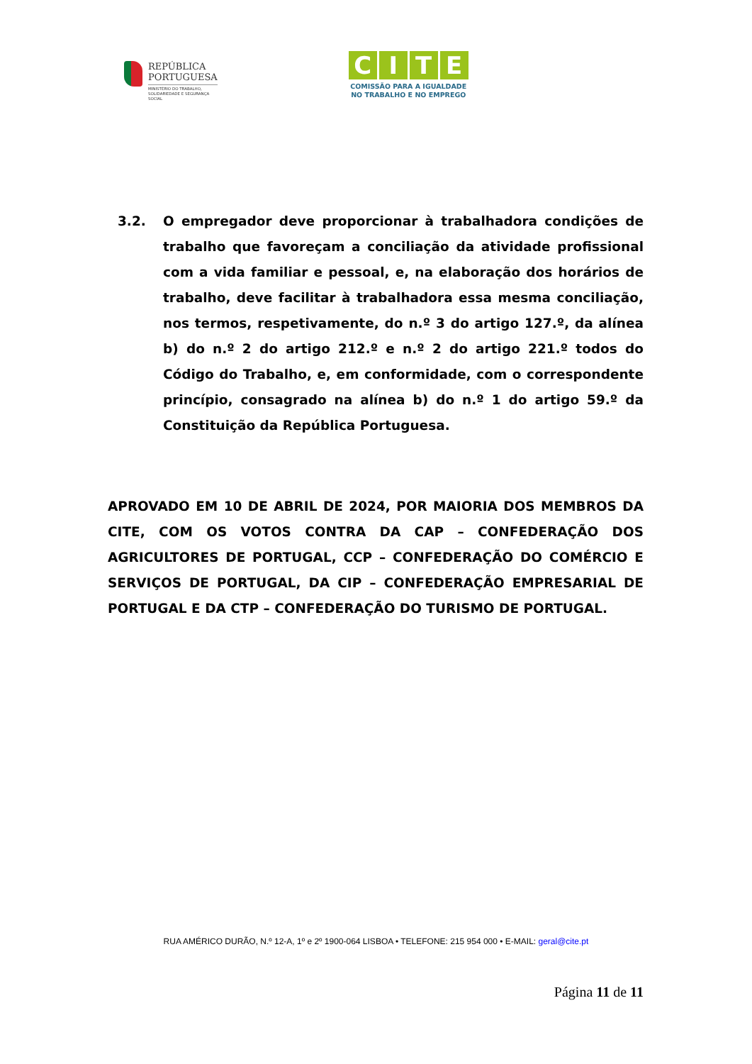REPÚBLICA
PORTUGUESA
MINISTÉRIO DO TRABALHO,
SOLIDARIEDADE E SEGURANÇA
SOCIAL
CITE
COMISSÃO PARA A IGUALDADE
NO TRABALHO E NO EMPREGO
3.2. O empregador deve proporcionar à trabalhadora condições de trabalho que favoreçam a conciliação da atividade profissional com a vida familiar e pessoal, e, na elaboração dos horários de trabalho, deve facilitar à trabalhadora essa mesma conciliação, nos termos, respetivamente, do n.º 3 do artigo 127.º, da alínea b) do n.º 2 do artigo 212.º e n.º 2 do artigo 221.º todos do Código do Trabalho, e, em conformidade, com o correspondente princípio, consagrado na alínea b) do n.º 1 do artigo 59.º da Constituição da República Portuguesa.
APROVADO EM 10 DE ABRIL DE 2024, POR MAIORIA DOS MEMBROS DA CITE, COM OS VOTOS CONTRA DA CAP – CONFEDERAÇÃO DOS AGRICULTORES DE PORTUGAL, CCP – CONFEDERAÇÃO DO COMÉRCIO E SERVIÇOS DE PORTUGAL, DA CIP – CONFEDERAÇÃO EMPRESARIAL DE PORTUGAL E DA CTP – CONFEDERAÇÃO DO TURISMO DE PORTUGAL.
RUA AMÉRICO DURÃO, N.º 12-A, 1º e 2º 1900-064 LISBOA • TELEFONE: 215 954 000 • E-MAIL: geral@cite.pt
Página 11 de 11